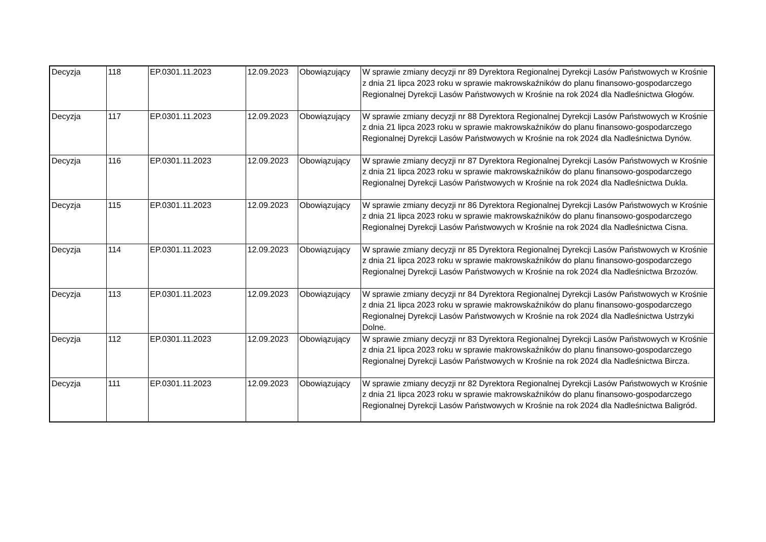| Decyzja | 118 | EP.0301.11.2023 | 12.09.2023 | Obowiązujący | W sprawie zmiany decyzji nr 89 Dyrektora Regionalnej Dyrekcji Lasów Państwowych w Krośnie z dnia 21 lipca 2023 roku w sprawie makrowskaźników do planu finansowo-gospodarczego Regionalnej Dyrekcji Lasów Państwowych w Krośnie na rok 2024 dla Nadleśnictwa Głogów. |
| Decyzja | 117 | EP.0301.11.2023 | 12.09.2023 | Obowiązujący | W sprawie zmiany decyzji nr 88 Dyrektora Regionalnej Dyrekcji Lasów Państwowych w Krośnie z dnia 21 lipca 2023 roku w sprawie makrowskaźników do planu finansowo-gospodarczego Regionalnej Dyrekcji Lasów Państwowych w Krośnie na rok 2024 dla Nadleśnictwa Dynów. |
| Decyzja | 116 | EP.0301.11.2023 | 12.09.2023 | Obowiązujący | W sprawie zmiany decyzji nr 87 Dyrektora Regionalnej Dyrekcji Lasów Państwowych w Krośnie z dnia 21 lipca 2023 roku w sprawie makrowskaźników do planu finansowo-gospodarczego Regionalnej Dyrekcji Lasów Państwowych w Krośnie na rok 2024 dla Nadleśnictwa Dukla. |
| Decyzja | 115 | EP.0301.11.2023 | 12.09.2023 | Obowiązujący | W sprawie zmiany decyzji nr 86 Dyrektora Regionalnej Dyrekcji Lasów Państwowych w Krośnie z dnia 21 lipca 2023 roku w sprawie makrowskaźników do planu finansowo-gospodarczego Regionalnej Dyrekcji Lasów Państwowych w Krośnie na rok 2024 dla Nadleśnictwa Cisna. |
| Decyzja | 114 | EP.0301.11.2023 | 12.09.2023 | Obowiązujący | W sprawie zmiany decyzji nr 85 Dyrektora Regionalnej Dyrekcji Lasów Państwowych w Krośnie z dnia 21 lipca 2023 roku w sprawie makrowskaźników do planu finansowo-gospodarczego Regionalnej Dyrekcji Lasów Państwowych w Krośnie na rok 2024 dla Nadleśnictwa Brzozów. |
| Decyzja | 113 | EP.0301.11.2023 | 12.09.2023 | Obowiązujący | W sprawie zmiany decyzji nr 84 Dyrektora Regionalnej Dyrekcji Lasów Państwowych w Krośnie z dnia 21 lipca 2023 roku w sprawie makrowskaźników do planu finansowo-gospodarczego Regionalnej Dyrekcji Lasów Państwowych w Krośnie na rok 2024 dla Nadleśnictwa Ustrzyki Dolne. |
| Decyzja | 112 | EP.0301.11.2023 | 12.09.2023 | Obowiązujący | W sprawie zmiany decyzji nr 83 Dyrektora Regionalnej Dyrekcji Lasów Państwowych w Krośnie z dnia 21 lipca 2023 roku w sprawie makrowskaźników do planu finansowo-gospodarczego Regionalnej Dyrekcji Lasów Państwowych w Krośnie na rok 2024 dla Nadleśnictwa Bircza. |
| Decyzja | 111 | EP.0301.11.2023 | 12.09.2023 | Obowiązujący | W sprawie zmiany decyzji nr 82 Dyrektora Regionalnej Dyrekcji Lasów Państwowych w Krośnie z dnia 21 lipca 2023 roku w sprawie makrowskaźników do planu finansowo-gospodarczego Regionalnej Dyrekcji Lasów Państwowych w Krośnie na rok 2024 dla Nadleśnictwa Baligród. |